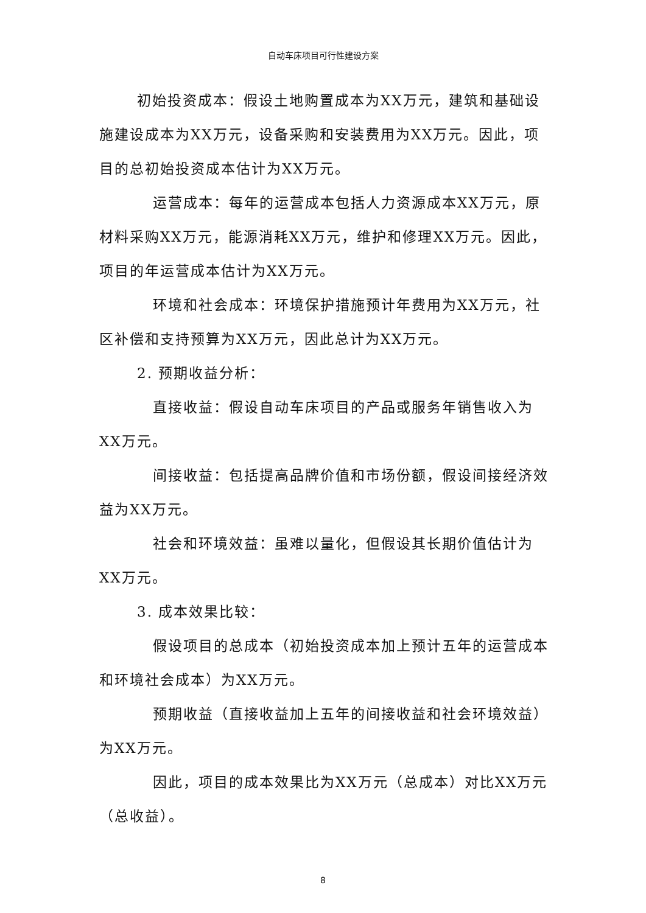自动车床项目可行性建设方案
初始投资成本：假设土地购置成本为XX万元，建筑和基础设施建设成本为XX万元，设备采购和安装费用为XX万元。因此，项目的总初始投资成本估计为XX万元。
运营成本：每年的运营成本包括人力资源成本XX万元，原材料采购XX万元，能源消耗XX万元，维护和修理XX万元。因此，项目的年运营成本估计为XX万元。
环境和社会成本：环境保护措施预计年费用为XX万元，社区补偿和支持预算为XX万元，因此总计为XX万元。
2. 预期收益分析：
直接收益：假设自动车床项目的产品或服务年销售收入为XX万元。
间接收益：包括提高品牌价值和市场份额，假设间接经济效益为XX万元。
社会和环境效益：虽难以量化，但假设其长期价值估计为XX万元。
3. 成本效果比较：
假设项目的总成本（初始投资成本加上预计五年的运营成本和环境社会成本）为XX万元。
预期收益（直接收益加上五年的间接收益和社会环境效益）为XX万元。
因此，项目的成本效果比为XX万元（总成本）对比XX万元（总收益）。
8